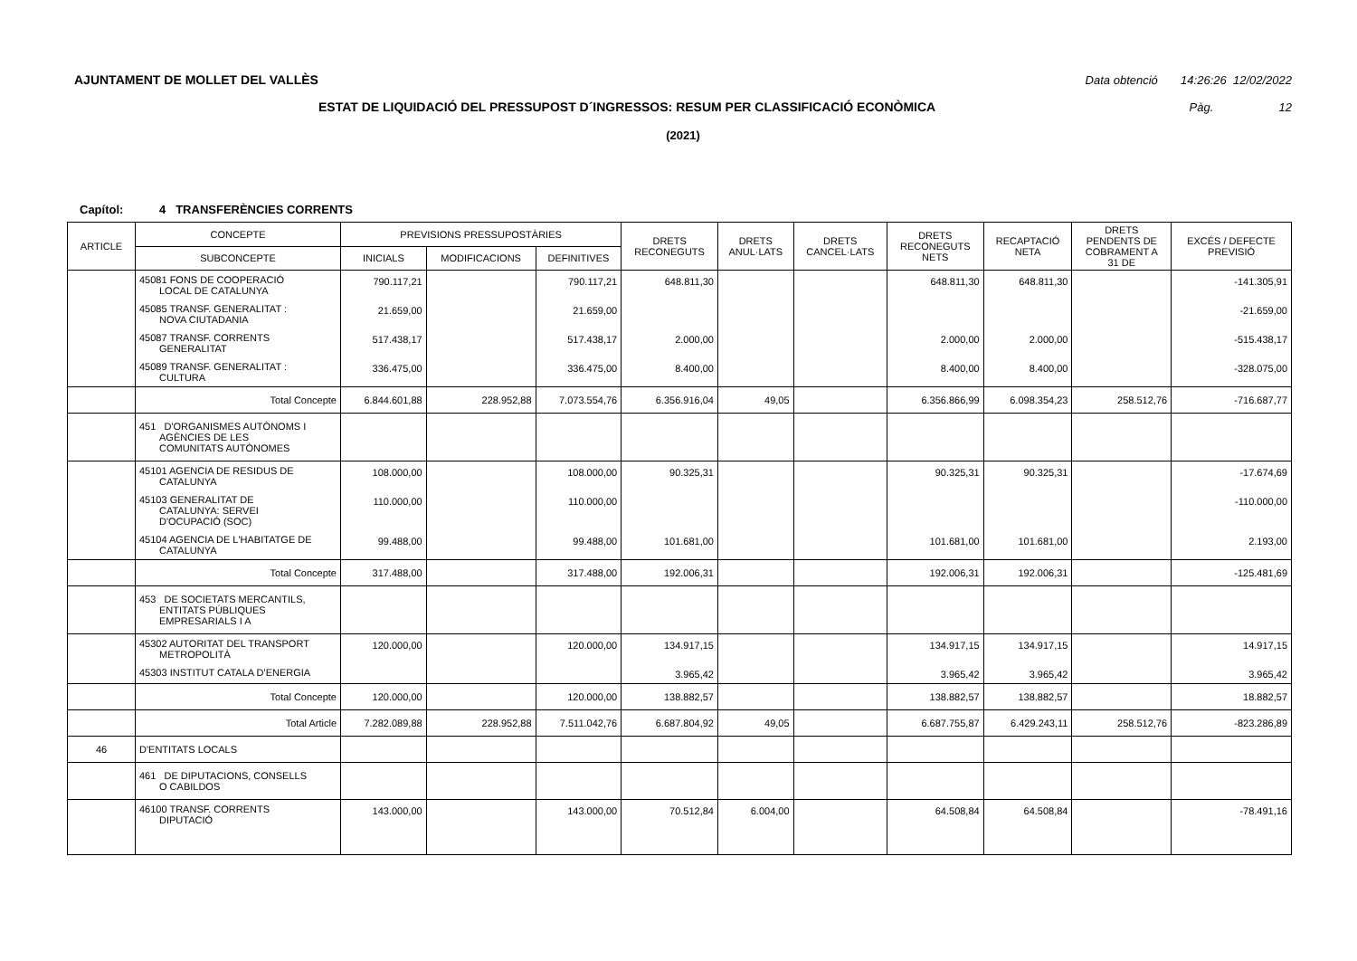AJUNTAMENT DE MOLLET DEL VALLÈS Data obtenció 14:26:26 12/02/2022
ESTAT DE LIQUIDACIÓ DEL PRESSUPOST D´INGRESSOS: RESUM PER CLASSIFICACIÓ ECONÒMICA Pàg. 12
(2021)
Capítol: 4 TRANSFERÈNCIES CORRENTS
| ARTICLE | CONCEPTE | PREVISIONS PRESSUPOSTÀRIES | | | DRETS RECONEGUTS | DRETS ANUL·LATS | DRETS CANCEL·LATS | DRETS RECONEGUTS NETS | RECAPTACIÓ NETA | DRETS PENDENTS DE COBRAMENT A 31 DE | EXCÉS / DEFECTE PREVISIÓ |
| --- | --- | --- | --- | --- | --- | --- | --- | --- | --- | --- | --- |
| | SUBCONCEPTE | INICIALS | MODIFICACIONS | DEFINITIVES | | | | | | | |
| | 45081 FONS DE COOPERACIÓ LOCAL DE CATALUNYA | 790.117,21 | | 790.117,21 | 648.811,30 | | | 648.811,30 | 648.811,30 | | -141.305,91 |
| | 45085 TRANSF. GENERALITAT : NOVA CIUTADANIA | 21.659,00 | | 21.659,00 | | | | | | | -21.659,00 |
| | 45087 TRANSF. CORRENTS GENERALITAT | 517.438,17 | | 517.438,17 | 2.000,00 | | | 2.000,00 | 2.000,00 | | -515.438,17 |
| | 45089 TRANSF. GENERALITAT : CULTURA | 336.475,00 | | 336.475,00 | 8.400,00 | | | 8.400,00 | 8.400,00 | | -328.075,00 |
| | Total Concepte | 6.844.601,88 | 228.952,88 | 7.073.554,76 | 6.356.916,04 | 49,05 | | 6.356.866,99 | 6.098.354,23 | 258.512,76 | -716.687,77 |
| | 451 D'ORGANISMES AUTÒNOMS I AGÈNCIES DE LES COMUNITATS AUTÒNOMES | | | | | | | | | | |
| | 45101 AGENCIA DE RESIDUS DE CATALUNYA | 108.000,00 | | 108.000,00 | 90.325,31 | | | 90.325,31 | 90.325,31 | | -17.674,69 |
| | 45103 GENERALITAT DE CATALUNYA: SERVEI D'OCUPACIÓ (SOC) | 110.000,00 | | 110.000,00 | | | | | | | -110.000,00 |
| | 45104 AGENCIA DE L'HABITATGE DE CATALUNYA | 99.488,00 | | 99.488,00 | 101.681,00 | | | 101.681,00 | 101.681,00 | | 2.193,00 |
| | Total Concepte | 317.488,00 | | 317.488,00 | 192.006,31 | | | 192.006,31 | 192.006,31 | | -125.481,69 |
| | 453 DE SOCIETATS MERCANTILS, ENTITATS PÚBLIQUES EMPRESARIALS I A | | | | | | | | | | |
| | 45302 AUTORITAT DEL TRANSPORT METROPOLITÀ | 120.000,00 | | 120.000,00 | 134.917,15 | | | 134.917,15 | 134.917,15 | | 14.917,15 |
| | 45303 INSTITUT CATALA D'ENERGIA | | | | 3.965,42 | | | 3.965,42 | 3.965,42 | | 3.965,42 |
| | Total Concepte | 120.000,00 | | 120.000,00 | 138.882,57 | | | 138.882,57 | 138.882,57 | | 18.882,57 |
| | Total Article | 7.282.089,88 | 228.952,88 | 7.511.042,76 | 6.687.804,92 | 49,05 | | 6.687.755,87 | 6.429.243,11 | 258.512,76 | -823.286,89 |
| 46 | D'ENTITATS LOCALS | | | | | | | | | | |
| | 461 DE DIPUTACIONS, CONSELLS O CABILDOS | | | | | | | | | | |
| | 46100 TRANSF. CORRENTS DIPUTACIÓ | 143.000,00 | | 143.000,00 | 70.512,84 | 6.004,00 | | 64.508,84 | 64.508,84 | | -78.491,16 |